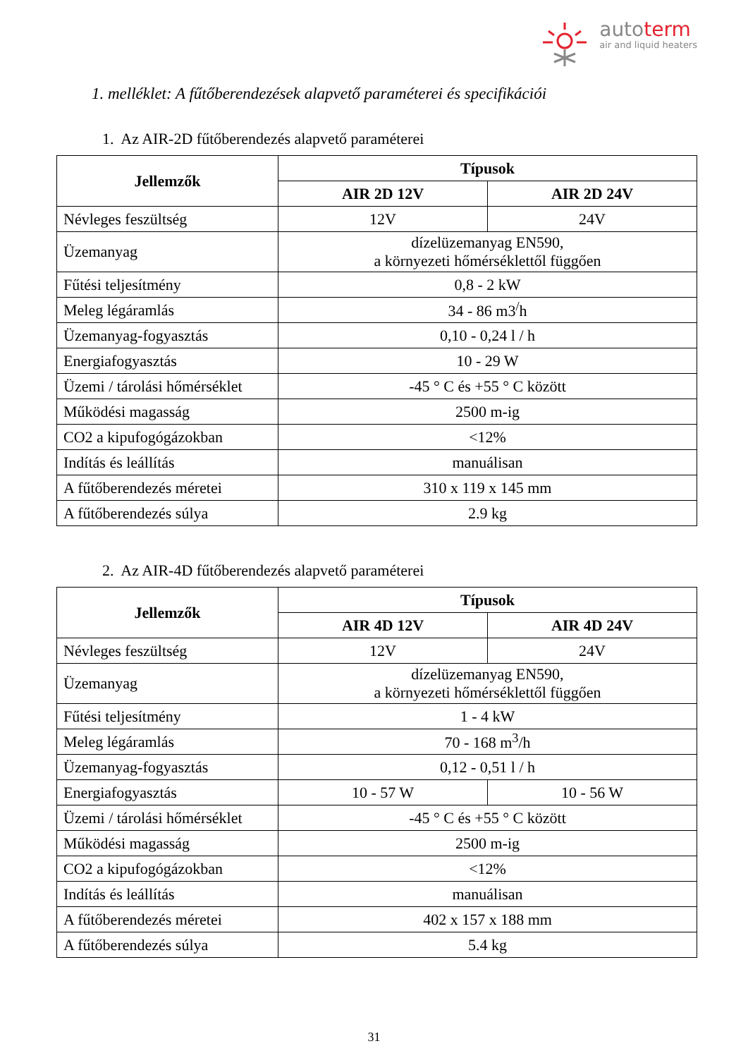autoterm
air and liquid heaters
1. melléklet: A fűtőberendezések alapvető paraméterei és specifikációi
1. Az AIR-2D fűtőberendezés alapvető paraméterei
| Jellemzők | Típusok | |
| --- | --- | --- |
| | AIR 2D 12V | AIR 2D 24V |
| Névleges feszültség | 12V | 24V |
| Üzemanyag | dízelüzemanyag EN590, a környezeti hőmérséklettől függően | |
| Fűtési teljesítmény | 0,8 - 2 kW | |
| Meleg légáramlás | 34 - 86 m3<sup>/</sup>h | |
| Üzemanyag-fogyasztás | 0,10 - 0,24 l / h | |
| Energiafogyasztás | 10 - 29 W | |
| Üzemi / tárolási hőmérséklet | -45 ° C és +55 ° C között | |
| Működési magasság | 2500 m-ig | |
| CO2 a kipufogógázokban | <12% | |
| Indítás és leállítás | manuálisan | |
| A fűtőberendezés méretei | 310 x 119 x 145 mm | |
| A fűtőberendezés súlya | 2.9 kg | |
2. Az AIR-4D fűtőberendezés alapvető paraméterei
| Jellemzők | Típusok | |
| --- | --- | --- |
| | AIR 4D 12V | AIR 4D 24V |
| Névleges feszültség | 12V | 24V |
| Üzemanyag | dízelüzemanyag EN590, a környezeti hőmérséklettől függően | |
| Fűtési teljesítmény | 1 - 4 kW | |
| Meleg légáramlás | 70 - 168 m<sup>3</sup>/h | |
| Üzemanyag-fogyasztás | 0,12 - 0,51 l / h | |
| Energiafogyasztás | 10 - 57 W | 10 - 56 W |
| Üzemi / tárolási hőmérséklet | -45 ° C és +55 ° C között | |
| Működési magasság | 2500 m-ig | |
| CO2 a kipufogógázokban | <12% | |
| Indítás és leállítás | manuálisan | |
| A fűtőberendezés méretei | 402 x 157 x 188 mm | |
| A fűtőberendezés súlya | 5.4 kg | |
31